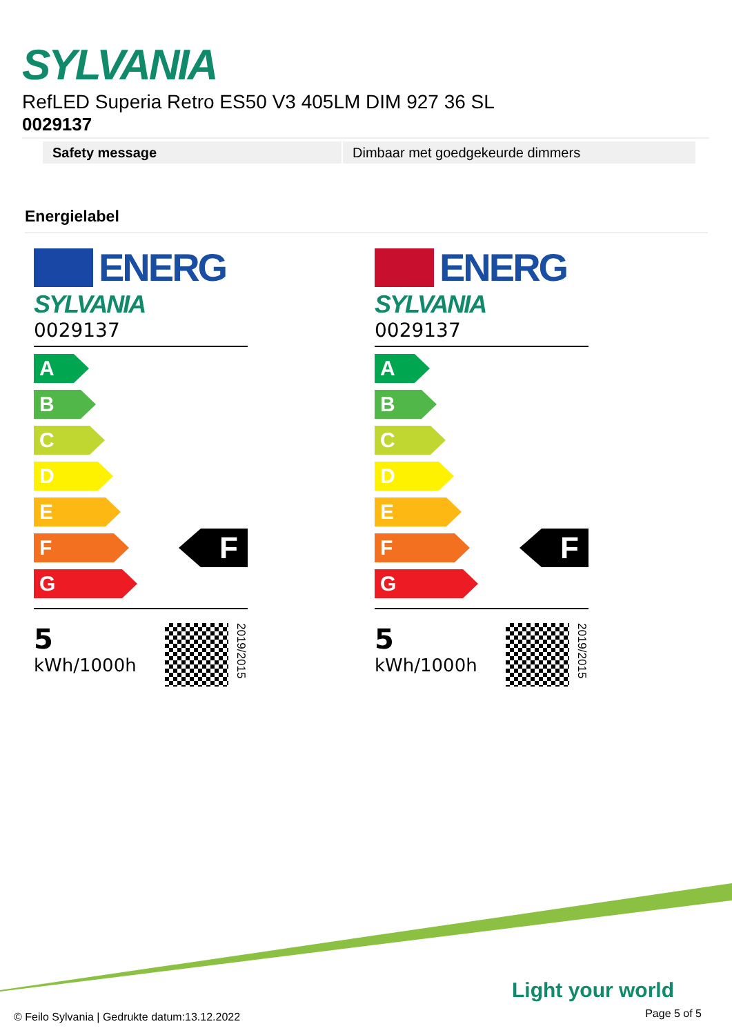SYLVANIA
RefLED Superia Retro ES50 V3 405LM DIM 927 36 SL
0029137
| Safety message | Dimbaar met goedgekeurde dimmers |
Energielabel
ENERG
SYLVANIA
0029137
A
B
C
D
E
F
G
F
5
kWh/1000h
2019/2015
ENERG
SYLVANIA
0029137
A
B
C
D
E
F
G
F
5
kWh/1000h
2019/2015
Light your world
© Feilo Sylvania | Gedrukte datum:13.12.2022
Page 5 of 5